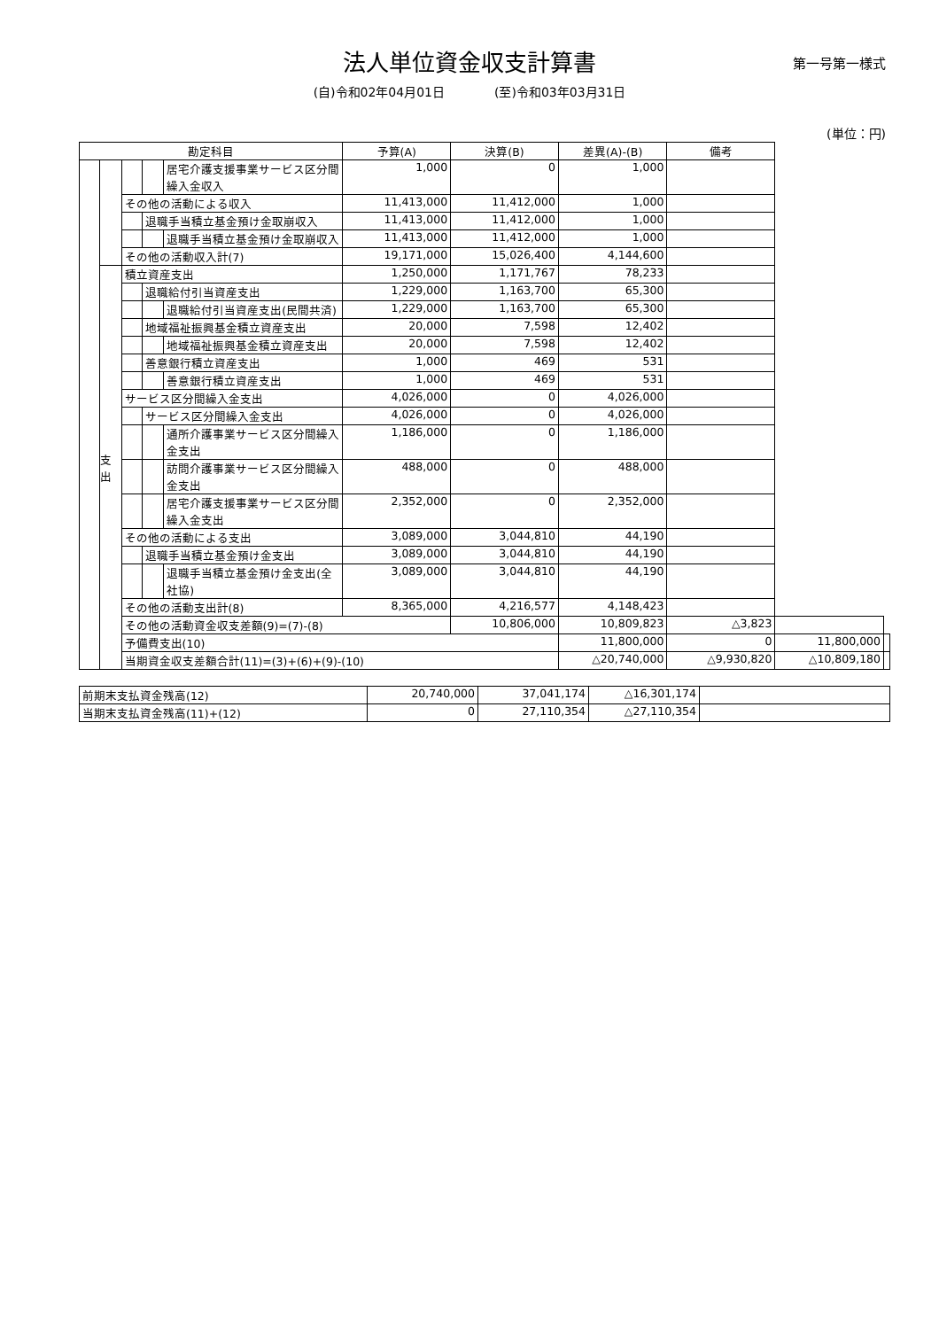法人単位資金収支計算書
第一号第一様式
(自)令和02年04月01日　　　　(至)令和03年03月31日
(単位：円)
| 勘定科目 | | | | | 予算(A) | 決算(B) | 差異(A)-(B) | 備考 | | |
| --- | --- | --- | --- | --- | --- | --- | --- | --- | --- | --- |
| | | | | 居宅介護支援事業サービス区分間繰入金収入 | 1,000 | 0 | 1,000 | | | |
| | | その他の活動による収入 | | | 11,413,000 | 11,412,000 | 1,000 | | | |
| | | | 退職手当積立基金預け金取崩収入 | | 11,413,000 | 11,412,000 | 1,000 | | | |
| | | | | 退職手当積立基金預け金取崩収入 | 11,413,000 | 11,412,000 | 1,000 | | | |
| | | その他の活動収入計(7) | | | 19,171,000 | 15,026,400 | 4,144,600 | | | |
| | 支 出 | 積立資産支出 | | | 1,250,000 | 1,171,767 | 78,233 | | | |
| | | | 退職給付引当資産支出 | | 1,229,000 | 1,163,700 | 65,300 | | | |
| | | | | 退職給付引当資産支出(民間共済) | 1,229,000 | 1,163,700 | 65,300 | | | |
| | | | 地域福祉振興基金積立資産支出 | | 20,000 | 7,598 | 12,402 | | | |
| | | | | 地域福祉振興基金積立資産支出 | 20,000 | 7,598 | 12,402 | | | |
| | | | 善意銀行積立資産支出 | | 1,000 | 469 | 531 | | | |
| | | | | 善意銀行積立資産支出 | 1,000 | 469 | 531 | | | |
| | | サービス区分間繰入金支出 | | | 4,026,000 | 0 | 4,026,000 | | | |
| | | | サービス区分間繰入金支出 | | 4,026,000 | 0 | 4,026,000 | | | |
| | | | | 通所介護事業サービス区分間繰入金支出 | 1,186,000 | 0 | 1,186,000 | | | |
| | | | | 訪問介護事業サービス区分間繰入金支出 | 488,000 | 0 | 488,000 | | | |
| | | | | 居宅介護支援事業サービス区分間繰入金支出 | 2,352,000 | 0 | 2,352,000 | | | |
| | | その他の活動による支出 | | | 3,089,000 | 3,044,810 | 44,190 | | | |
| | | | 退職手当積立基金預け金支出 | | 3,089,000 | 3,044,810 | 44,190 | | | |
| | | | | 退職手当積立基金預け金支出(全社協) | 3,089,000 | 3,044,810 | 44,190 | | | |
| | | その他の活動支出計(8) | | | 8,365,000 | 4,216,577 | 4,148,423 | | | |
| | | その他の活動資金収支差額(9)=(7)-(8) | | | | 10,806,000 | 10,809,823 | △3,823 | | |
| | | 予備費支出(10) | | | | | 11,800,000 | 0 | 11,800,000 | |
| | | 当期資金収支差額合計(11)=(3)+(6)+(9)-(10) | | | | | △20,740,000 | △9,930,820 | △10,809,180 | |
| 前期末支払資金残高(12) | 20,740,000 | 37,041,174 | △16,301,174 | |
| 当期末支払資金残高(11)+(12) | 0 | 27,110,354 | △27,110,354 | |